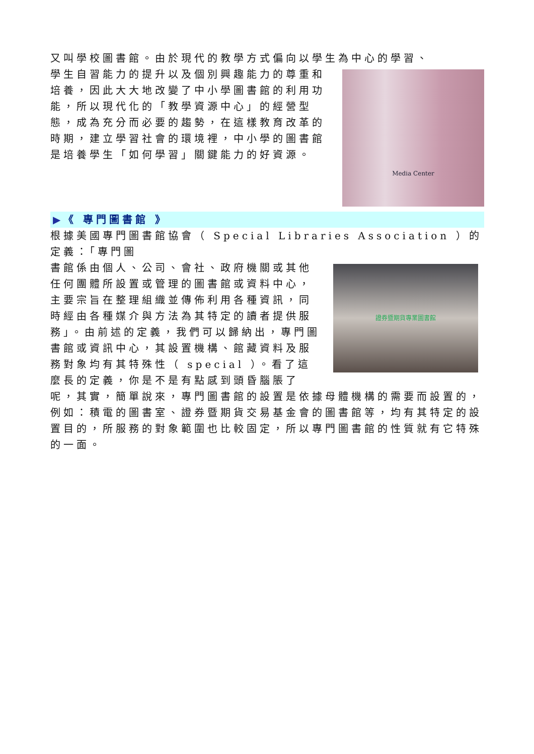又叫學校圖書館。由於現代的教學方式偏向以學生為中心的學習、
Media Center
學生自習能力的提升以及個別興趣能力的尊重和培養，因此大大地改變了中小學圖書館的利用功能，所以現代化的「教學資源中心」的經營型態，成為充分而必要的趨勢，在這樣教育改革的時期，建立學習社會的環境裡，中小學的圖書館是培養學生「如何學習」關鍵能力的好資源。
▶《 專門圖書館 》
根據美國專門圖書館協會（ Special Libraries Association ）的定義：「專門圖
證券暨期貨專業圖書館
書館係由個人、公司、會社、政府機關或其他任何團體所設置或管理的圖書館或資料中心，主要宗旨在整理組織並傳佈利用各種資訊，同時經由各種媒介與方法為其特定的讀者提供服務」。由前述的定義，我們可以歸納出，專門圖書館或資訊中心，其設置機構、館藏資料及服務對象均有其特殊性（ special ）。看了這麼長的定義，你是不是有點感到頭昏腦脹了呢，其實，簡單說來，專門圖書館的設置是依據母體機構的需要而設置的，例如：積電的圖書室、證券暨期貨交易基金會的圖書館等，均有其特定的設置目的，所服務的對象範圍也比較固定，所以專門圖書館的性質就有它特殊的一面。